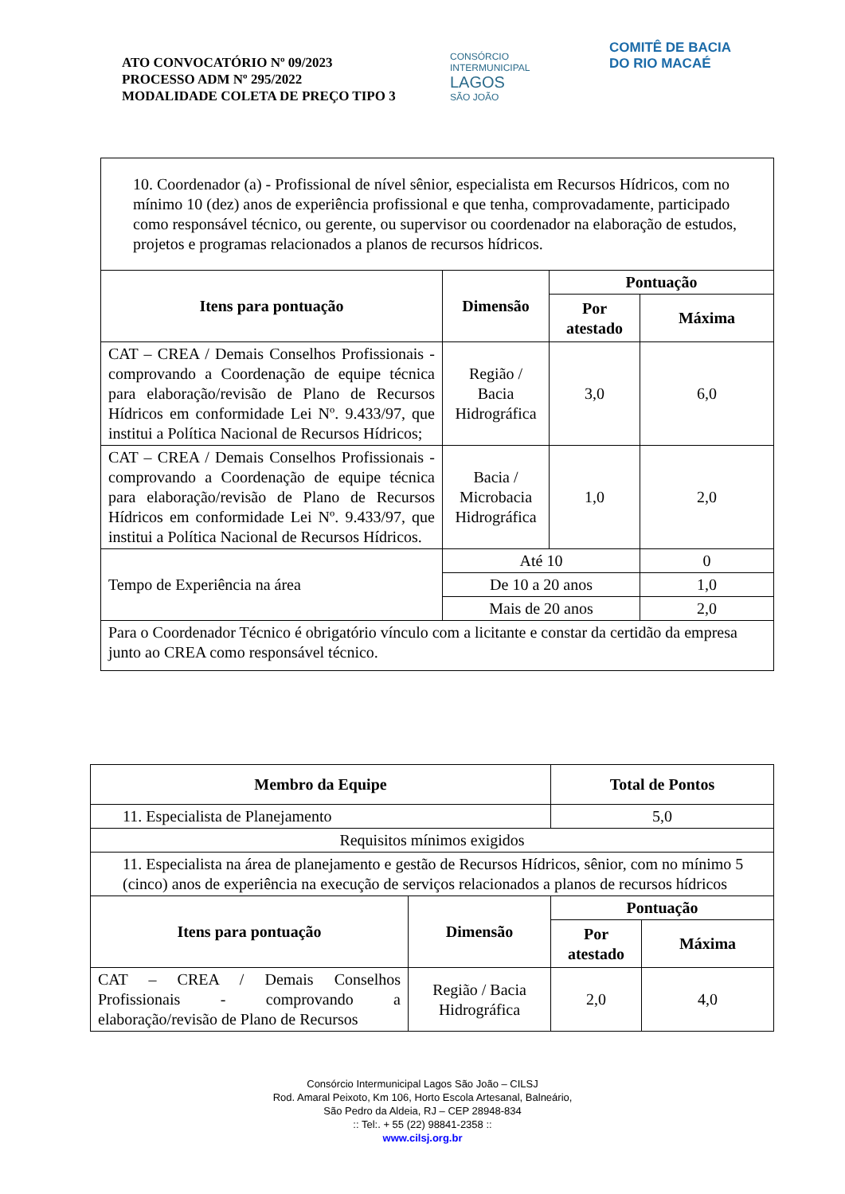ATO CONVOCATÓRIO Nº 09/2023
PROCESSO ADM Nº 295/2022
MODALIDADE COLETA DE PREÇO TIPO 3
CONSÓRCIO INTERMUNICIPAL
LAGOS
SÃO JOÃO
COMITÊ DE BACIA
DO RIO MACAÉ
| 10. Coordenador (a) - Profissional de nível sênior, especialista em Recursos Hídricos, com no mínimo 10 (dez) anos de experiência profissional e que tenha, comprovadamente, participado como responsável técnico, ou gerente, ou supervisor ou coordenador na elaboração de estudos, projetos e programas relacionados a planos de recursos hídricos. | | | |
| Itens para pontuação | Dimensão | Pontuação | |
| | | Por atestado | Máxima |
| CAT – CREA / Demais Conselhos Profissionais - comprovando a Coordenação de equipe técnica para elaboração/revisão de Plano de Recursos Hídricos em conformidade Lei Nº. 9.433/97, que institui a Política Nacional de Recursos Hídricos; | Região / Bacia Hidrográfica | 3,0 | 6,0 |
| CAT – CREA / Demais Conselhos Profissionais - comprovando a Coordenação de equipe técnica para elaboração/revisão de Plano de Recursos Hídricos em conformidade Lei Nº. 9.433/97, que institui a Política Nacional de Recursos Hídricos. | Bacia / Microbacia Hidrográfica | 1,0 | 2,0 |
| Tempo de Experiência na área | Até 10 | | 0 |
| | De 10 a 20 anos | | 1,0 |
| | Mais de 20 anos | | 2,0 |
| Para o Coordenador Técnico é obrigatório vínculo com a licitante e constar da certidão da empresa junto ao CREA como responsável técnico. | | | |
| Membro da Equipe | | Total de Pontos | |
| --- | --- | --- | --- |
| 11. Especialista de Planejamento | | 5,0 | |
| Requisitos mínimos exigidos | | | |
| 11. Especialista na área de planejamento e gestão de Recursos Hídricos, sênior, com no mínimo 5 (cinco) anos de experiência na execução de serviços relacionados a planos de recursos hídricos | | | |
| Itens para pontuação | Dimensão | Pontuação | |
| | | Por atestado | Máxima |
| CAT – CREA / Demais Conselhos Profissionais - comprovando a elaboração/revisão de Plano de Recursos | Região / Bacia Hidrográfica | 2,0 | 4,0 |
Consórcio Intermunicipal Lagos São João – CILSJ
Rod. Amaral Peixoto, Km 106, Horto Escola Artesanal, Balneário,
São Pedro da Aldeia, RJ – CEP 28948-834
:: Tel:. + 55 (22) 98841-2358 ::
www.cilsj.org.br